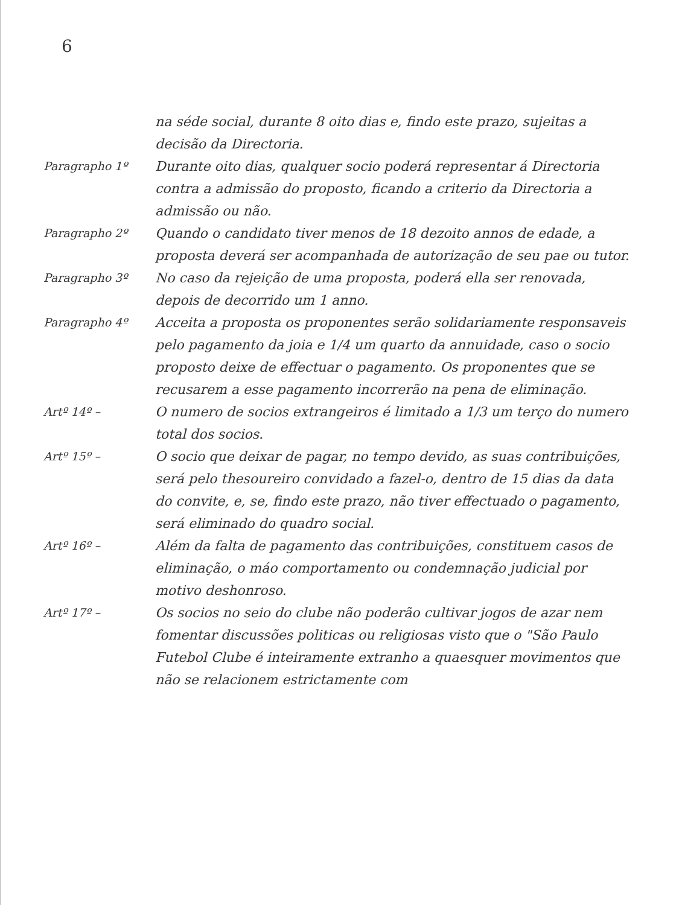6
na séde social, durante 8 oito dias e, findo este prazo, sujeitas a decisão da Directoria.
Paragrapho 1º
Durante oito dias, qualquer socio poderá representar á Directoria contra a admissão do proposto, ficando a criterio da Directoria a admissão ou não.
Paragrapho 2º
Quando o candidato tiver menos de 18 dezoito annos de edade, a proposta deverá ser acompanhada de autorização de seu pae ou tutor.
Paragrapho 3º
No caso da rejeição de uma proposta, poderá ella ser renovada, depois de decorrido um 1 anno.
Paragrapho 4º
Acceita a proposta os proponentes serão solidariamente responsaveis pelo pagamento da joia e 1/4 um quarto da annuidade, caso o socio proposto deixe de effectuar o pagamento. Os proponentes que se recusarem a esse pagamento incorrerão na pena de eliminação.
Artº 14º –
O numero de socios extrangeiros é limitado a 1/3 um terço do numero total dos socios.
Artº 15º –
O socio que deixar de pagar, no tempo devido, as suas contribuições, será pelo thesoureiro convidado a fazel-o, dentro de 15 dias da data do convite, e, se, findo este prazo, não tiver effectuado o pagamento, será eliminado do quadro social.
Artº 16º –
Além da falta de pagamento das contribuições, constituem casos de eliminação, o máo comportamento ou condemnação judicial por motivo deshonroso.
Artº 17º –
Os socios no seio do clube não poderão cultivar jogos de azar nem fomentar discussões politicas ou religiosas visto que o "São Paulo Futebol Clube é inteiramente extranho a quaesquer movimentos que não se relacionem estrictamente com